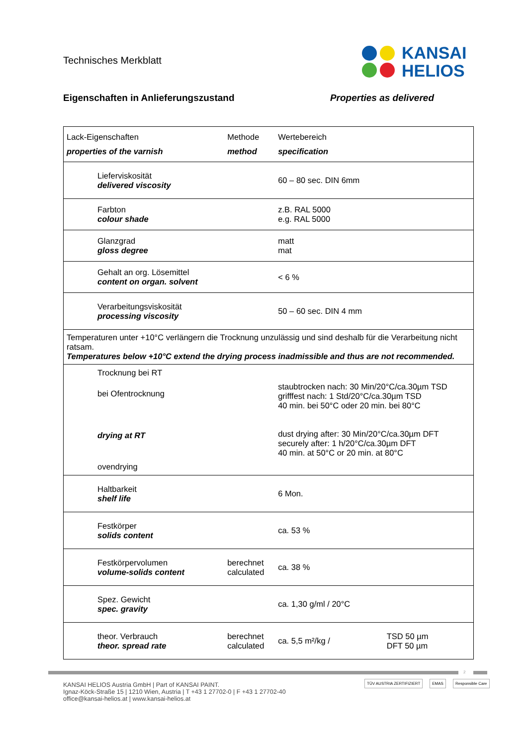Technisches Merkblatt
KANSAI
HELIOS
Eigenschaften in Anlieferungszustand Properties as delivered
| Lack-Eigenschaften properties of the varnish | Methode method | Wertebereich specification | |
| Lieferviskosität delivered viscosity | | 60 – 80 sec. DIN 6mm | |
| Farbton colour shade | | z.B. RAL 5000 e.g. RAL 5000 | |
| Glanzgrad gloss degree | | matt mat | |
| Gehalt an org. Lösemittel content on organ. solvent | | < 6 % | |
| Verarbeitungsviskosität processing viscosity | | 50 – 60 sec. DIN 4 mm | |
| Temperaturen unter +10°C verlängern die Trocknung unzulässig und sind deshalb für die Verarbeitung nicht ratsam. Temperatures below +10°C extend the drying process inadmissible and thus are not recommended. | | | |
| Trocknung bei RT bei Ofentrocknung drying at RT ovendrying | | staubtrocken nach: 30 Min/20°C/ca.30µm TSD grifffest nach: 1 Std/20°C/ca.30µm TSD 40 min. bei 50°C oder 20 min. bei 80°C dust drying after: 30 Min/20°C/ca.30µm DFT securely after: 1 h/20°C/ca.30µm DFT 40 min. at 50°C or 20 min. at 80°C | |
| Haltbarkeit shelf life | | 6 Mon. | |
| Festkörper solids content | | ca. 53 % | |
| Festkörpervolumen volume-solids content | berechnet calculated | ca. 38 % | |
| Spez. Gewicht spec. gravity | | ca. 1,30 g/ml / 20°C | |
| theor. Verbrauch theor. spread rate | berechnet calculated | ca. 5,5 m²/kg / | TSD 50 µm DFT 50 µm |
2
KANSAI HELIOS Austria GmbH | Part of KANSAI PAINT.
Ignaz-Köck-Straße 15 | 1210 Wien, Austria | T +43 1 27702-0 | F +43 1 27702-40
office@kansai-helios.at | www.kansai-helios.at
TÜV AUSTRIA ZERTIFIZIERT EMAS Responsible Care